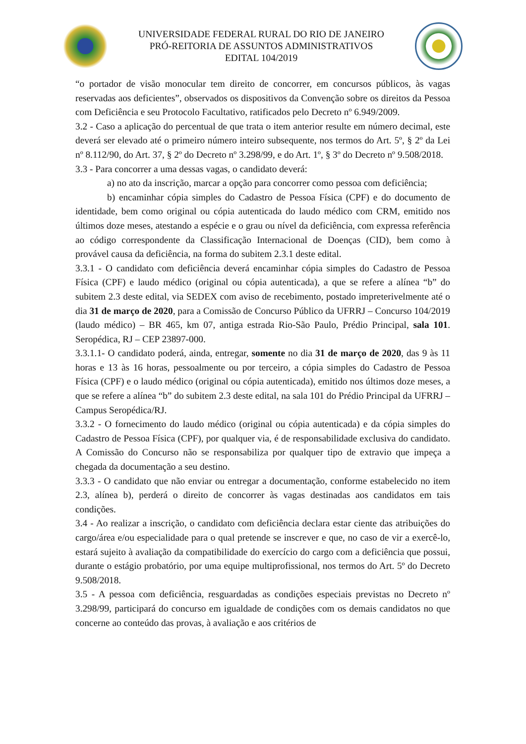UNIVERSIDADE FEDERAL RURAL DO RIO DE JANEIRO
PRÓ-REITORIA DE ASSUNTOS ADMINISTRATIVOS
EDITAL 104/2019
“o portador de visão monocular tem direito de concorrer, em concursos públicos, às vagas reservadas aos deficientes”, observados os dispositivos da Convenção sobre os direitos da Pessoa com Deficiência e seu Protocolo Facultativo, ratificados pelo Decreto nº 6.949/2009.
3.2 - Caso a aplicação do percentual de que trata o item anterior resulte em número decimal, este deverá ser elevado até o primeiro número inteiro subsequente, nos termos do Art. 5º, § 2º da Lei nº 8.112/90, do Art. 37, § 2º do Decreto nº 3.298/99, e do Art. 1º, § 3º do Decreto nº 9.508/2018.
3.3 - Para concorrer a uma dessas vagas, o candidato deverá:
a) no ato da inscrição, marcar a opção para concorrer como pessoa com deficiência;
b) encaminhar cópia simples do Cadastro de Pessoa Física (CPF) e do documento de identidade, bem como original ou cópia autenticada do laudo médico com CRM, emitido nos últimos doze meses, atestando a espécie e o grau ou nível da deficiência, com expressa referência ao código correspondente da Classificação Internacional de Doenças (CID), bem como à provável causa da deficiência, na forma do subitem 2.3.1 deste edital.
3.3.1 - O candidato com deficiência deverá encaminhar cópia simples do Cadastro de Pessoa Física (CPF) e laudo médico (original ou cópia autenticada), a que se refere a alínea “b” do subitem 2.3 deste edital, via SEDEX com aviso de recebimento, postado impreterivelmente até o dia 31 de março de 2020, para a Comissão de Concurso Público da UFRRJ – Concurso 104/2019 (laudo médico) – BR 465, km 07, antiga estrada Rio-São Paulo, Prédio Principal, sala 101. Seropédica, RJ – CEP 23897-000.
3.3.1.1- O candidato poderá, ainda, entregar, somente no dia 31 de março de 2020, das 9 às 11 horas e 13 às 16 horas, pessoalmente ou por terceiro, a cópia simples do Cadastro de Pessoa Física (CPF) e o laudo médico (original ou cópia autenticada), emitido nos últimos doze meses, a que se refere a alínea “b” do subitem 2.3 deste edital, na sala 101 do Prédio Principal da UFRRJ – Campus Seropédica/RJ.
3.3.2 - O fornecimento do laudo médico (original ou cópia autenticada) e da cópia simples do Cadastro de Pessoa Física (CPF), por qualquer via, é de responsabilidade exclusiva do candidato. A Comissão do Concurso não se responsabiliza por qualquer tipo de extravio que impeça a chegada da documentação a seu destino.
3.3.3 - O candidato que não enviar ou entregar a documentação, conforme estabelecido no item 2.3, alínea b), perderá o direito de concorrer às vagas destinadas aos candidatos em tais condições.
3.4 - Ao realizar a inscrição, o candidato com deficiência declara estar ciente das atribuições do cargo/área e/ou especialidade para o qual pretende se inscrever e que, no caso de vir a exercê-lo, estará sujeito à avaliação da compatibilidade do exercício do cargo com a deficiência que possui, durante o estágio probatório, por uma equipe multiprofissional, nos termos do Art. 5º do Decreto 9.508/2018.
3.5 - A pessoa com deficiência, resguardadas as condições especiais previstas no Decreto nº 3.298/99, participará do concurso em igualdade de condições com os demais candidatos no que concerne ao conteúdo das provas, à avaliação e aos critérios de